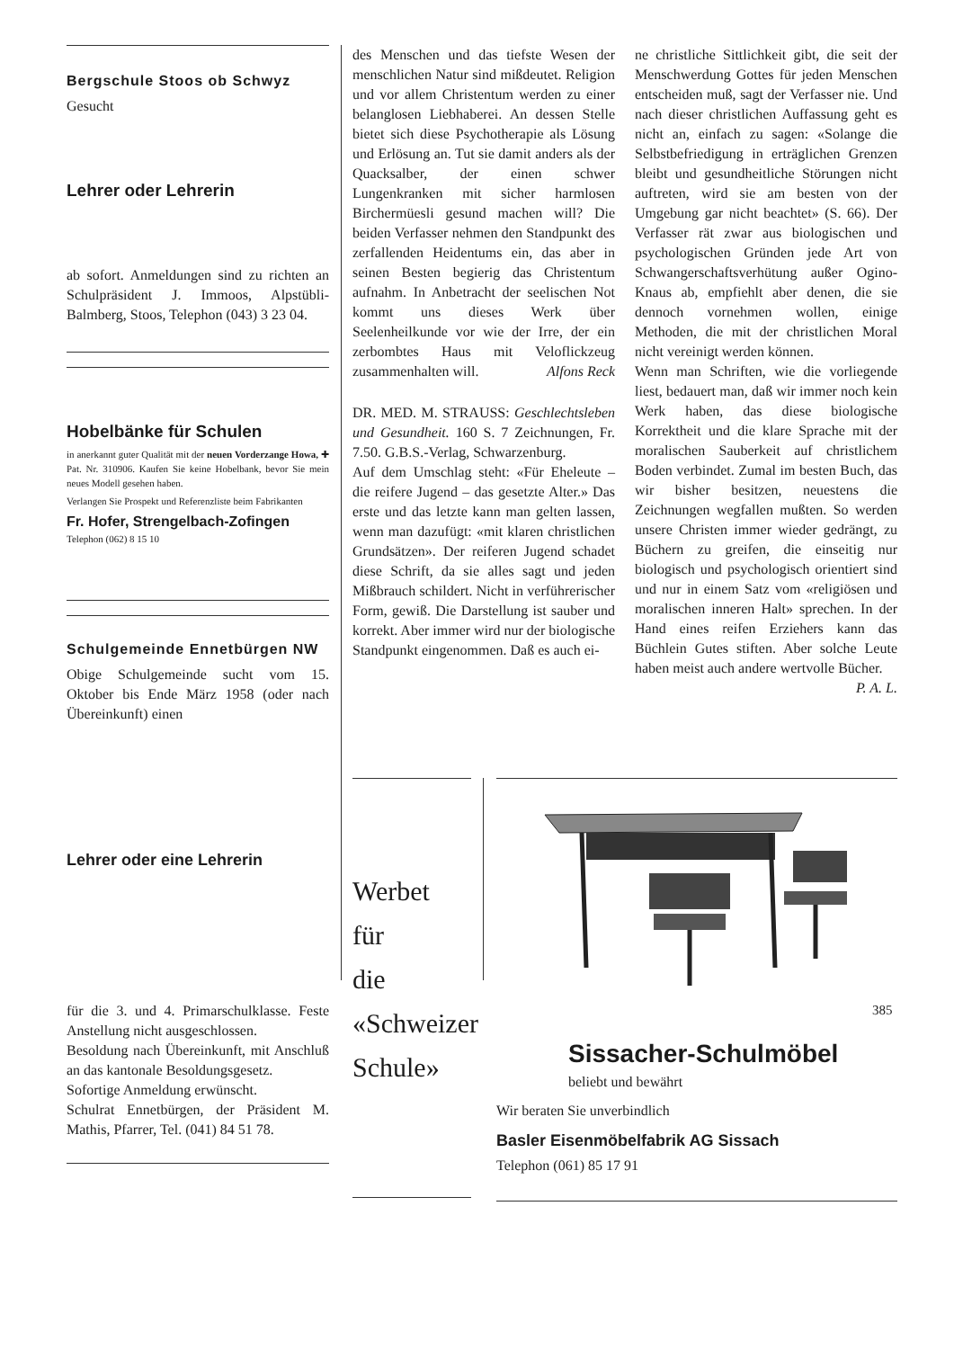Bergschule Stoos ob Schwyz
Gesucht
Lehrer oder Lehrerin
ab sofort. Anmeldungen sind zu richten an Schulpräsident J. Immoos, Alpstübli-Balmberg, Stoos, Telephon (043) 3 23 04.
Hobelbänke für Schulen
in anerkannt guter Qualität mit der neuen Vorderzange Howa, ✚ Pat. Nr. 310906. Kaufen Sie keine Hobelbank, bevor Sie mein neues Modell gesehen haben.
Verlangen Sie Prospekt und Referenzliste beim Fabrikanten
Fr. Hofer, Strengelbach-Zofingen
Telephon (062) 8 15 10
Schulgemeinde Ennetbürgen NW
Obige Schulgemeinde sucht vom 15. Oktober bis Ende März 1958 (oder nach Übereinkunft) einen
Lehrer oder eine Lehrerin
für die 3. und 4. Primarschulklasse. Feste Anstellung nicht ausgeschlossen.
Besoldung nach Übereinkunft, mit Anschluß an das kantonale Besoldungsgesetz.
Sofortige Anmeldung erwünscht.
Schulrat Ennetbürgen, der Präsident M. Mathis, Pfarrer, Tel. (041) 84 51 78.
des Menschen und das tiefste Wesen der menschlichen Natur sind mißdeutet. Religion und vor allem Christentum werden zu einer belanglosen Liebhaberei. An dessen Stelle bietet sich diese Psychotherapie als Lösung und Erlösung an. Tut sie damit anders als der Quacksalber, der einen schwer Lungenkranken mit sicher harmlosen Birchermüesli gesund machen will? Die beiden Verfasser nehmen den Standpunkt des zerfallenden Heidentums ein, das aber in seinen Besten begierig das Christentum aufnahm. In Anbetracht der seelischen Not kommt uns dieses Werk über Seelenheilkunde vor wie der Irre, der ein zerbombtes Haus mit Veloflickzeug zusammenhalten will. Alfons Reck
DR. MED. M. STRAUSS: Geschlechtsleben und Gesundheit. 160 S. 7 Zeichnungen, Fr. 7.50. G.B.S.-Verlag, Schwarzenburg.
Auf dem Umschlag steht: «Für Eheleute – die reifere Jugend – das gesetzte Alter.» Das erste und das letzte kann man gelten lassen, wenn man dazufügt: «mit klaren christlichen Grundsätzen». Der reiferen Jugend schadet diese Schrift, da sie alles sagt und jeden Mißbrauch schildert. Nicht in verführerischer Form, gewiß. Die Darstellung ist sauber und korrekt. Aber immer wird nur der biologische Standpunkt eingenommen. Daß es auch ei-
ne christliche Sittlichkeit gibt, die seit der Menschwerdung Gottes für jeden Menschen entscheiden muß, sagt der Verfasser nie. Und nach dieser christlichen Auffassung geht es nicht an, einfach zu sagen: «Solange die Selbstbefriedigung in erträglichen Grenzen bleibt und gesundheitliche Störungen nicht auftreten, wird sie am besten von der Umgebung gar nicht beachtet» (S. 66). Der Verfasser rät zwar aus biologischen und psychologischen Gründen jede Art von Schwangerschaftsverhütung außer Ogino-Knaus ab, empfiehlt aber denen, die sie dennoch vornehmen wollen, einige Methoden, die mit der christlichen Moral nicht vereinigt werden können.
Wenn man Schriften, wie die vorliegende liest, bedauert man, daß wir immer noch kein Werk haben, das diese biologische Korrektheit und die klare Sprache mit der moralischen Sauberkeit auf christlichem Boden verbindet. Zumal im besten Buch, das wir bisher besitzen, neuestens die Zeichnungen wegfallen mußten. So werden unsere Christen immer wieder gedrängt, zu Büchern zu greifen, die einseitig nur biologisch und psychologisch orientiert sind und nur in einem Satz vom «religiösen und moralischen inneren Halt» sprechen. In der Hand eines reifen Erziehers kann das Büchlein Gutes stiften. Aber solche Leute haben meist auch andere wertvolle Bücher.
P. A. L.
Werbet
für
die
«Schweizer
Schule»
Sissacher-Schulmöbel
beliebt und bewährt
Wir beraten Sie unverbindlich
Basler Eisenmöbelfabrik AG Sissach
Telephon (061) 85 17 91
385